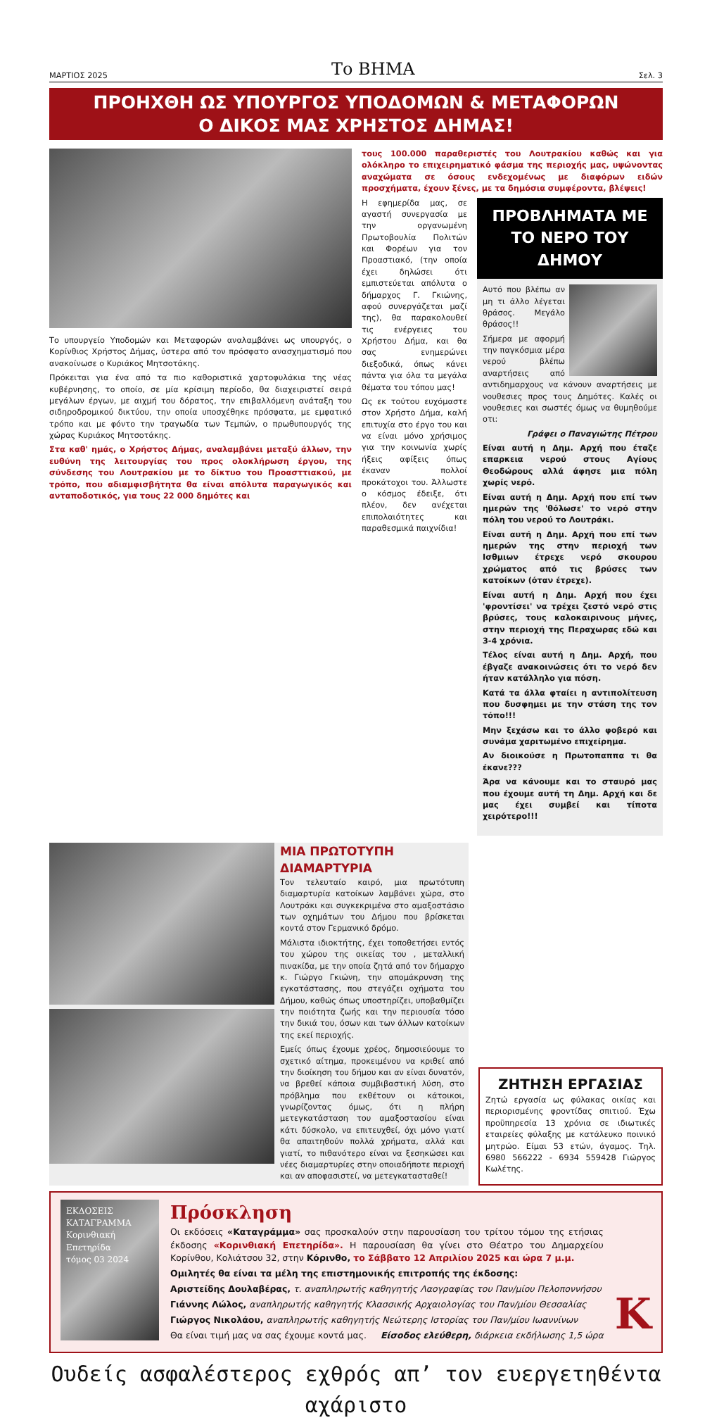ΜΑΡΤΙΟΣ 2025 Το ΒΗΜΑ Σελ. 3
ΠΡΟΗΧΘΗ ΩΣ ΥΠΟΥΡΓΟΣ ΥΠΟΔΟΜΩΝ & ΜΕΤΑΦΟΡΩΝ
Ο ΔΙΚΟΣ ΜΑΣ ΧΡΗΣΤΟΣ ΔΗΜΑΣ!
Το υπουργείο Υποδομών και Μεταφορών αναλαμβάνει ως υπουργός, ο Κορίνθιος Χρήστος Δήμας, ύστερα από τον πρόσφατο ανασχηματισμό που ανακοίνωσε ο Κυριάκος Μητσοτάκης.
Πρόκειται για ένα από τα πιο καθοριστικά χαρτοφυλάκια της νέας κυβέρνησης, το οποίο, σε μία κρίσιμη περίοδο, θα διαχειριστεί σειρά μεγάλων έργων, με αιχμή του δόρατος, την επιβαλλόμενη ανάταξη του σιδηροδρομικού δικτύου, την οποία υποσχέθηκε πρόσφατα, με εμφατικό τρόπο και με φόντο την τραγωδία των Τεμπών, ο πρωθυπουργός της χώρας Κυριάκος Μητσοτάκης.
Στα καθ' ημάς, ο Χρήστος Δήμας, αναλαμβάνει μεταξύ άλλων, την ευθύνη της λειτουργίας του προς ολοκλήρωση έργου, της σύνδεσης του Λουτρακίου με το δίκτυο του Προασττιακού, με τρόπο, που αδιαμφισβήτητα θα είναι απόλυτα παραγωγικός και ανταποδοτικός, για τους 22 000 δημότες και
τους 100.000 παραθεριστές του Λουτρακίου καθώς και για ολόκληρο το επιχειρηματικό φάσμα της περιοχής μας, υψώνοντας αναχώματα σε όσους ενδεχομένως με διαφόρων ειδών προσχήματα, έχουν ξένες, με τα δημόσια συμφέροντα, βλέψεις!
Η εφημερίδα μας, σε αγαστή συνεργασία με την οργανωμένη Πρωτοβουλία Πολιτών και Φορέων για τον Προαστιακό, (την οποία έχει δηλώσει ότι εμπιστεύεται απόλυτα ο δήμαρχος Γ. Γκιώνης, αφού συνεργάζεται μαζί της), θα παρακολουθεί τις ενέργειες του Χρήστου Δήμα, και θα σας ενημερώνει διεξοδικά, όπως κάνει πάντα για όλα τα μεγάλα θέματα του τόπου μας!
Ως εκ τούτου ευχόμαστε στον Χρήστο Δήμα, καλή επιτυχία στο έργο του και να είναι μόνο χρήσιμος για την κοινωνία χωρίς ήξεις αφίξεις όπως έκαναν πολλοί προκάτοχοι του. Άλλωστε ο κόσμος έδειξε, ότι πλέον, δεν ανέχεται επιπολαιότητες και παραθεσμικά παιχνίδια!
ΠΡΟΒΛΗΜΑΤΑ ΜΕ ΤΟ ΝΕΡΟ ΤΟΥ ΔΗΜΟΥ
Αυτό που βλέπω αν μη τι άλλο λέγεται θράσος. Μεγάλο θράσος!!
Σήμερα με αφορμή την παγκόσμια μέρα νερού βλέπω αναρτήσεις από αντιδημαρχους να κάνουν αναρτήσεις με νουθεσιες προς τους Δημότες. Καλές οι νουθεσιες και σωστές όμως να θυμηθούμε οτι:
Γράφει ο Παναγιώτης Πέτρου
Είναι αυτή η Δημ. Αρχή που έταζε επαρκεια νερού στους Αγίους Θεοδώρους αλλά άφησε μια πόλη χωρίς νερό.
Είναι αυτή η Δημ. Αρχή που επί των ημερών της 'θόλωσε' το νερό στην πόλη του νερού το Λουτράκι.
Είναι αυτή η Δημ. Αρχή που επί των ημερών της στην περιοχή των Ισθμιων έτρεχε νερό σκουρου χρώματος από τις βρύσες των κατοίκων (όταν έτρεχε).
Είναι αυτή η Δημ. Αρχή που έχει 'φροντίσει' να τρέχει ζεστό νερό στις βρύσες, τους καλοκαιρινους μήνες, στην περιοχή της Περαχωρας εδώ και 3-4 χρόνια.
Τέλος είναι αυτή η Δημ. Αρχή, που έβγαζε ανακοινώσεις ότι το νερό δεν ήταν κατάλληλο για πόση.
Κατά τα άλλα φταίει η αντιπολίτευση που δυσφημει με την στάση της τον τόπο!!!
Μην ξεχάσω και το άλλο φοβερό και συνάμα χαριτωμένο επιχείρημα.
Αν διοικούσε η Πρωτοπαππα τι θα έκανε???
Άρα να κάνουμε και το σταυρό μας που έχουμε αυτή τη Δημ. Αρχή και δε μας έχει συμβεί και τίποτα χειρότερο!!!
ΜΙΑ ΠΡΩΤΟΤΥΠΗ ΔΙΑΜΑΡΤΥΡΙΑ
Τον τελευταίο καιρό, μια πρωτότυπη διαμαρτυρία κατοίκων λαμβάνει χώρα, στο Λουτράκι και συγκεκριμένα στο αμαξοστάσιο των οχημάτων του Δήμου που βρίσκεται κοντά στον Γερμανικό δρόμο.
Μάλιστα ιδιοκτήτης, έχει τοποθετήσει εντός του χώρου της οικείας του , μεταλλική πινακίδα, με την οποία ζητά από τον δήμαρχο κ. Γιώργο Γκιώνη, την απομάκρυνση της εγκατάστασης, που στεγάζει οχήματα του Δήμου, καθώς όπως υποστηρίζει, υποβαθμίζει την ποιότητα ζωής και την περιουσία τόσο την δικιά του, όσων και των άλλων κατοίκων της εκεί περιοχής.
Εμείς όπως έχουμε χρέος, δημοσιεύουμε το σχετικό αίτημα, προκειμένου να κριθεί από την διοίκηση του δήμου και αν είναι δυνατόν, να βρεθεί κάποια συμβιβαστική λύση, στο πρόβλημα που εκθέτουν οι κάτοικοι, γνωρίζοντας όμως, ότι η πλήρη μετεγκατάσταση του αμαξοστασίου είναι κάτι δύσκολο, να επιτευχθεί, όχι μόνο γιατί θα απαιτηθούν πολλά χρήματα, αλλά και γιατί, το πιθανότερο είναι να ξεσηκώσει και νέες διαμαρτυρίες στην οποιαδήποτε περιοχή και αν αποφασιστεί, να μετεγκατασταθεί!
ΖΗΤΗΣΗ ΕΡΓΑΣΙΑΣ
Ζητώ εργασία ως φύλακας οικίας και περιορισμένης φροντίδας σπιτιού. Έχω προϋπηρεσία 13 χρόνια σε ιδιωτικές εταιρείες φύλαξης με κατάλευκο ποινικό μητρώο. Είμαι 53 ετών, άγαμος. Τηλ. 6980 566222 - 6934 559428 Γιώργος Κωλέτης.
ΕΚΔΟΣΕΙΣ ΚΑΤΑΓΡΑΜΜΑ
Κορινθιακή Επετηρίδα
τόμος 03 2024
Πρόσκληση
Οι εκδόσεις «Καταγράμμα» σας προσκαλούν στην παρουσίαση του τρίτου τόμου της ετήσιας έκδοσης «Κορινθιακή Επετηρίδα». Η παρουσίαση θα γίνει στο Θέατρο του Δημαρχείου Κορίνθου, Κολιάτσου 32, στην Κόρινθο, το Σάββατο 12 Απριλίου 2025 και ώρα 7 μ.μ.
Ομιλητές θα είναι τα μέλη της επιστημονικής επιτροπής της έκδοσης:
Αριστείδης Δουλαβέρας, τ. αναπληρωτής καθηγητής Λαογραφίας του Παν/μίου Πελοποννήσου
Γιάννης Λώλος, αναπληρωτής καθηγητής Κλασσικής Αρχαιολογίας του Παν/μίου Θεσσαλίας
Γιώργος Νικολάου, αναπληρωτής καθηγητής Νεώτερης Ιστορίας του Παν/μίου Ιωαννίνων
Θα είναι τιμή μας να σας έχουμε κοντά μας. Είσοδος ελεύθερη, διάρκεια εκδήλωσης 1,5 ώρα
K
Ουδείς ασφαλέστερος εχθρός απ’ τον ευεργετηθέντα αχάριστο